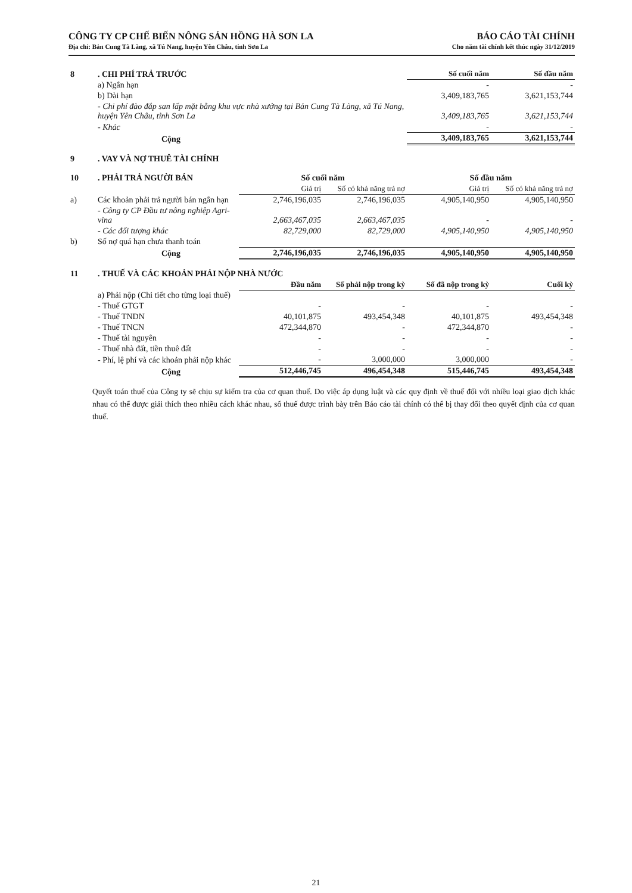CÔNG TY CP CHẾ BIẾN NÔNG SẢN HỒNG HÀ SƠN LA
Địa chỉ: Bản Cung Tà Làng, xã Tú Nang, huyện Yên Châu, tỉnh Sơn La
BÁO CÁO TÀI CHÍNH
Cho năm tài chính kết thúc ngày 31/12/2019
| 8 | . CHI PHÍ TRẢ TRƯỚC | Số cuối năm | Số đầu năm |
| | a) Ngắn hạn | - | - |
| | b) Dài hạn | 3,409,183,765 | 3,621,153,744 |
| | - Chi phí đào đắp san lấp mặt bằng khu vực nhà xưởng tại Bản Cung Tà Làng, xã Tú Nang, huyện Yên Châu, tỉnh Sơn La | 3,409,183,765 | 3,621,153,744 |
| | - Khác | - | - |
| | Cộng | 3,409,183,765 | 3,621,153,744 |
| 9 | . VAY VÀ NỢ THUÊ TÀI CHÍNH |
| 10 | . PHẢI TRẢ NGƯỜI BÁN | Số cuối năm | | Số đầu năm | |
| | | Giá trị | Số có khả năng trả nợ | Giá trị | Số có khả năng trả nợ |
| a) | Các khoản phải trả người bán ngắn hạn | 2,746,196,035 | 2,746,196,035 | 4,905,140,950 | 4,905,140,950 |
| | - Công ty CP Đầu tư nông nghiệp Agri-vina | 2,663,467,035 | 2,663,467,035 | - | - |
| | - Các đối tượng khác | 82,729,000 | 82,729,000 | 4,905,140,950 | 4,905,140,950 |
| b) | Số nợ quá hạn chưa thanh toán | | | | |
| | Cộng | 2,746,196,035 | 2,746,196,035 | 4,905,140,950 | 4,905,140,950 |
| 11 | . THUẾ VÀ CÁC KHOẢN PHẢI NỘP NHÀ NƯỚC | | | | |
| | | Đầu năm | Số phải nộp trong kỳ | Số đã nộp trong kỳ | Cuối kỳ |
| | a) Phải nộp (Chi tiết cho từng loại thuế) | | | | |
| | - Thuế GTGT | - | - | - | - |
| | - Thuế TNDN | 40,101,875 | 493,454,348 | 40,101,875 | 493,454,348 |
| | - Thuế TNCN | 472,344,870 | - | 472,344,870 | - |
| | - Thuế tài nguyên | - | - | - | - |
| | - Thuế nhà đất, tiền thuê đất | - | - | - | - |
| | - Phí, lệ phí và các khoản phải nộp khác | - | 3,000,000 | 3,000,000 | - |
| | Cộng | 512,446,745 | 496,454,348 | 515,446,745 | 493,454,348 |
Quyết toán thuế của Công ty sẽ chịu sự kiểm tra của cơ quan thuế. Do việc áp dụng luật và các quy định về thuế đối với nhiều loại giao dịch khác nhau có thể được giải thích theo nhiều cách khác nhau, số thuế được trình bày trên Báo cáo tài chính có thể bị thay đổi theo quyết định của cơ quan thuế.
21